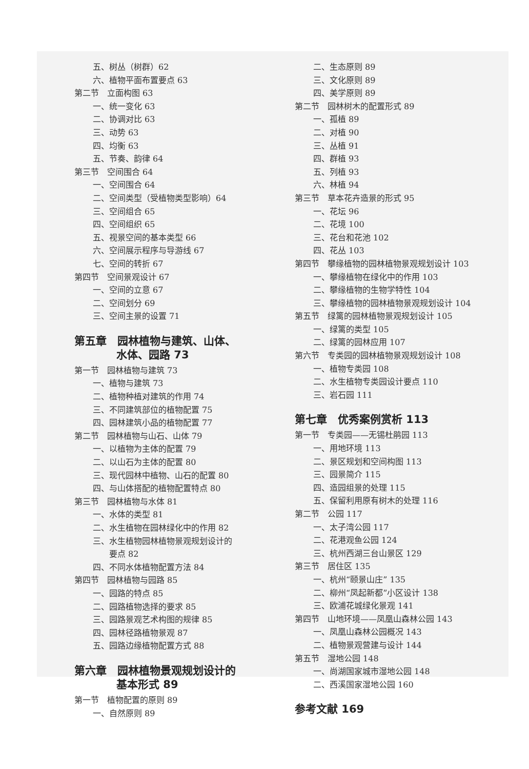五、树丛（树群）62
六、植物平面布置要点 63
第二节　立面构图 63
一、统一变化 63
二、协调对比 63
三、动势 63
四、均衡 63
五、节奏、韵律 64
第三节　空间围合 64
一、空间围合 64
二、空间类型（受植物类型影响）64
三、空间组合 65
四、空间组织 65
五、视景空间的基本类型 66
六、空间展示程序与导游线 67
七、空间的转折 67
第四节　空间景观设计 67
一、空间的立意 67
二、空间划分 69
三、空间主景的设置 71
第五章　园林植物与建筑、山体、
水体、园路 73
第一节　园林植物与建筑 73
一、植物与建筑 73
二、植物种植对建筑的作用 74
三、不同建筑部位的植物配置 75
四、园林建筑小品的植物配置 77
第二节　园林植物与山石、山体 79
一、以植物为主体的配置 79
二、以山石为主体的配置 80
三、现代园林中植物、山石的配置 80
四、与山体搭配的植物配置特点 80
第三节　园林植物与水体 81
一、水体的类型 81
二、水生植物在园林绿化中的作用 82
三、水生植物园林植物景观规划设计的
　　要点 82
四、不同水体植物配置方法 84
第四节　园林植物与园路 85
一、园路的特点 85
二、园路植物选择的要求 85
三、园路景观艺术构图的规律 85
四、园林径路植物景观 87
五、园路边缘植物配置方式 88
第六章　园林植物景观规划设计的
基本形式 89
第一节　植物配置的原则 89
一、自然原则 89
二、生态原则 89
三、文化原则 89
四、美学原则 89
第二节　园林树木的配置形式 89
一、孤植 89
二、对植 90
三、丛植 91
四、群植 93
五、列植 93
六、林植 94
第三节　草本花卉造景的形式 95
一、花坛 96
二、花境 100
三、花台和花池 102
四、花丛 103
第四节　攀缘植物的园林植物景观规划设计 103
一、攀缘植物在绿化中的作用 103
二、攀缘植物的生物学特性 104
三、攀缘植物的园林植物景观规划设计 104
第五节　绿篱的园林植物景观规划设计 105
一、绿篱的类型 105
二、绿篱的园林应用 107
第六节　专类园的园林植物景观规划设计 108
一、植物专类园 108
二、水生植物专类园设计要点 110
三、岩石园 111
第七章　优秀案例赏析 113
第一节　专类园——无锡杜鹃园 113
一、用地环境 113
二、景区规划和空间构图 113
三、园景简介 115
四、造园组景的处理 115
五、保留利用原有树木的处理 116
第二节　公园 117
一、太子湾公园 117
二、花港观鱼公园 124
三、杭州西湖三台山景区 129
第三节　居住区 135
一、杭州“颐景山庄” 135
二、柳州“凤起新都”小区设计 138
三、欧浦花城绿化景观 141
第四节　山地环境——凤凰山森林公园 143
一、凤凰山森林公园概况 143
二、植物景观营建与设计 144
第五节　湿地公园 148
一、尚湖国家城市湿地公园 148
二、西溪国家湿地公园 160
参考文献 169